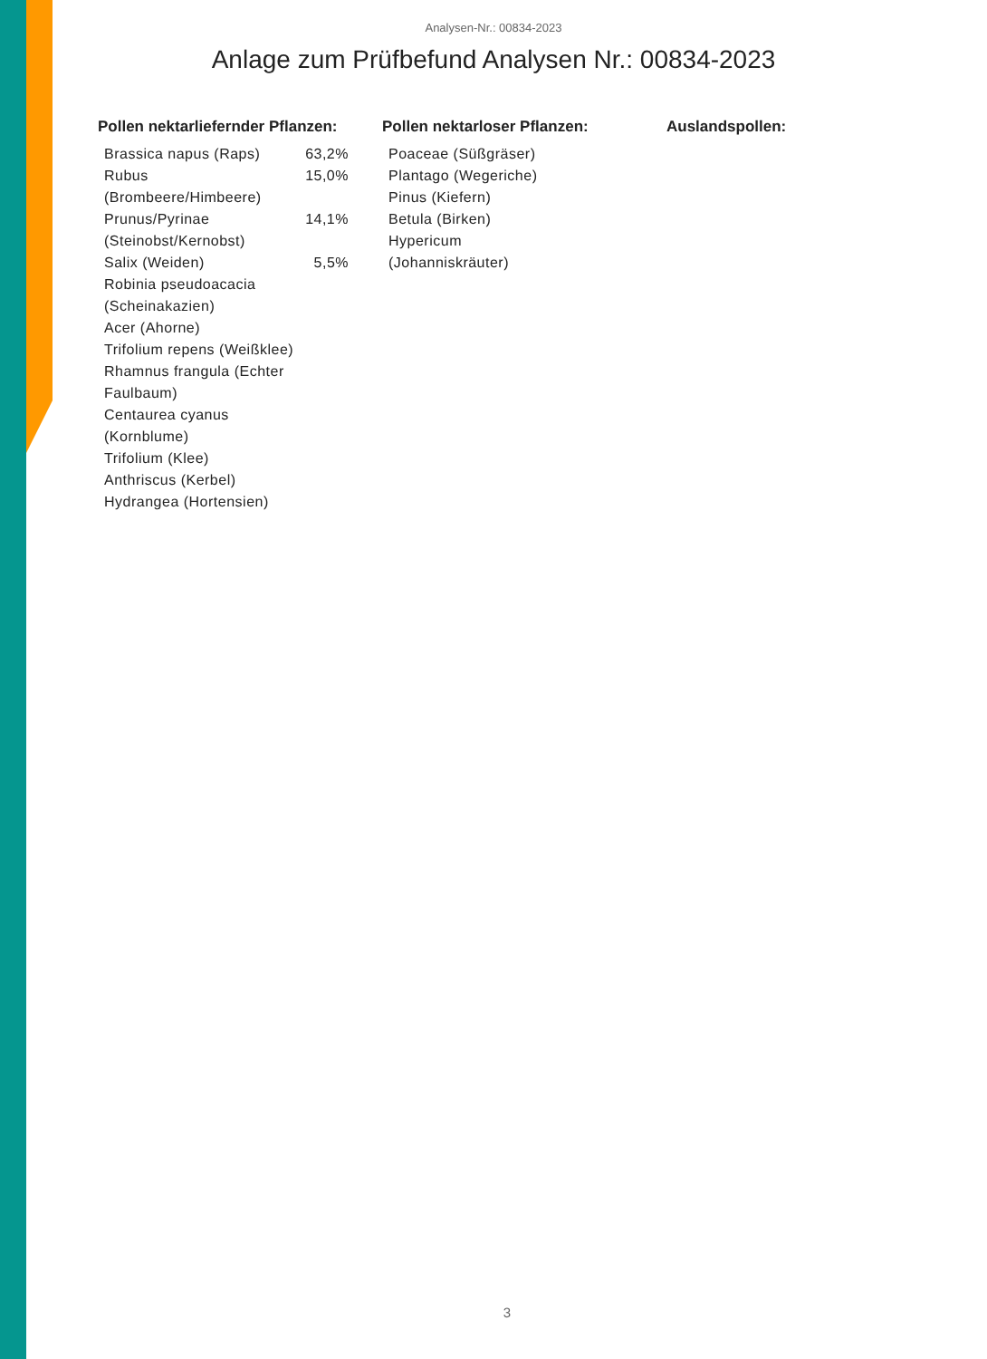Analysen-Nr.: 00834-2023
Anlage zum Prüfbefund Analysen Nr.: 00834-2023
Pollen nektarliefernder Pflanzen:
| Brassica napus (Raps) | 63,2% |
| Rubus (Brombeere/Himbeere) | 15,0% |
| Prunus/Pyrinae (Steinobst/Kernobst) | 14,1% |
| Salix (Weiden) | 5,5% |
| Robinia pseudoacacia (Scheinakazien) | |
| Acer (Ahorne) | |
| Trifolium repens (Weißklee) | |
| Rhamnus frangula (Echter Faulbaum) | |
| Centaurea cyanus (Kornblume) | |
| Trifolium (Klee) | |
| Anthriscus (Kerbel) | |
| Hydrangea (Hortensien) | |
Pollen nektarloser Pflanzen:
| Poaceae (Süßgräser) |
| Plantago (Wegeriche) |
| Pinus (Kiefern) |
| Betula (Birken) |
| Hypericum (Johanniskräuter) |
Auslandspollen:
3